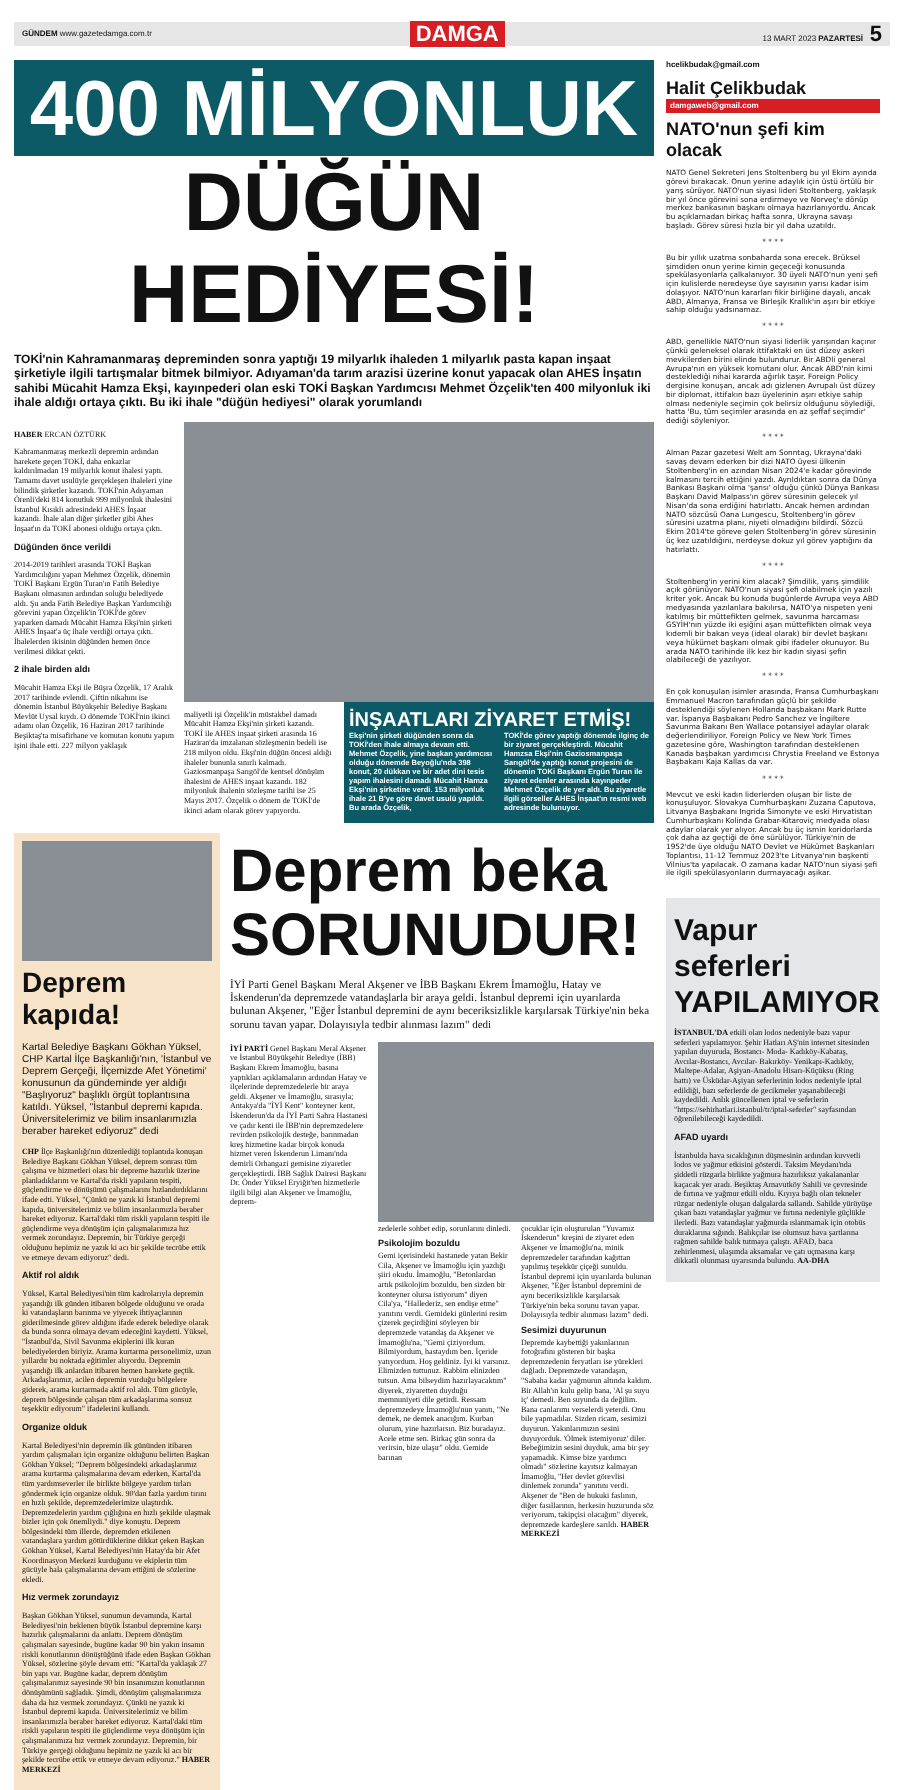GÜNDEM www.gazetedamga.com.tr DAMGA 13 MART 2023 PAZARTESİ 5
400 MİLYONLUK
DÜĞÜN HEDİYESİ!
TOKİ'nin Kahramanmaraş depreminden sonra yaptığı 19 milyarlık ihaleden 1 milyarlık pasta kapan inşaat şirketiyle ilgili tartışmalar bitmek bilmiyor. Adıyaman'da tarım arazisi üzerine konut yapacak olan AHES İnşatın sahibi Mücahit Hamza Ekşi, kayınpederi olan eski TOKİ Başkan Yardımcısı Mehmet Özçelik'ten 400 milyonluk iki ihale aldığı ortaya çıktı. Bu iki ihale "düğün hediyesi" olarak yorumlandı
HABER ERCAN ÖZTÜRK
Kahramanmaraş merkezli depremin ardından harekete geçen TOKİ, daha enkazlar kaldırılmadan 19 milyarlık konut ihalesi yaptı. Tamamı davet usulüyle gerçekleşen ihaleleri yine bilindik şirketler kazandı. TOKİ'nin Adıyaman Örenli'deki 814 konutluk 999 milyonluk ihalesini İstanbul Kısıklı adresindeki AHES İnşaat kazandı. İhale alan diğer şirketler gibi Ahes İnşaat'ın da TOKİ abonesi olduğu ortaya çıktı.
Düğünden önce verildi
2014-2019 tarihleri arasında TOKİ Başkan Yardımcılığını yapan Mehmez Özçelik, dönemin TOKİ Başkanı Ergün Turan'ın Fatih Belediye Başkanı olmasının ardından soluğu belediyede aldı. Şu anda Fatih Belediye Başkan Yardımcılığı görevini yapan Özçelik'in TOKİ'de görev yaparken damadı Mücahit Hamza Ekşi'nin şirketi AHES İnşaat'a üç ihale verdiği ortaya çıktı. İhalelerden ikisinin düğünden hemen önce verilmesi dikkat çekti.
2 ihale birden aldı
Mücahit Hamza Ekşi ile Büşra Özçelik, 17 Aralık 2017 tarihinde evlendi. Çiftin nikahını ise dönemin İstanbul Büyükşehir Belediye Başkanı Mevlüt Uysal kıydı. O dönemde TOKİ'nin ikinci adamı olan Özçelik, 16 Haziran 2017 tarihinde Beşiktaş'ta misafirhane ve komutan konutu yapım işini ihale etti. 227 milyon yaklaşık
maliyetli işi Özçelik'in müstakbel damadı Mücahit Hamza Ekşi'nin şirketi kazandı. TOKİ ile AHES inşaat şirketi arasında 16 Haziran'da imzalanan sözleşmenin bedeli ise 218 milyon oldu. Ekşi'nin düğün öncesi aldığı ihaleler bununla sınırlı kalmadı. Gaziosmanpaşa Sarıgöl'de kentsel dönüşüm ihalesini de AHES inşaat kazandı. 182 milyonluk ihalenin sözleşme tarihi ise 25 Mayıs 2017. Özçelik o dönem de TOKİ'de ikinci adam olarak görev yapıyordu.
İNŞAATLARI ZİYARET ETMİŞ!
Ekşi'nin şirketi düğünden sonra da TOKİ'den ihale almaya devam etti. Mehmet Özçelik, yine başkan yardımcısı olduğu dönemde Beyoğlu'nda 398 konut, 20 dükkan ve bir adet dini tesis yapım ihalesini damadı Mücahit Hamza Ekşi'nin şirketine verdi. 153 milyonluk ihale 21 B'ye göre davet usulü yapıldı. Bu arada Özçelik,
TOKİ'de görev yaptığı dönemde ilginç de bir ziyaret gerçekleştirdi. Mücahit Hamzsa Ekşi'nin Gaziosmanpaşa Sarıgöl'de yaptığı konut projesini de dönemin TOKi Başkanı Ergün Turan ile ziyaret edenler arasında kayınpeder Mehmet Özçelik de yer aldı. Bu ziyaretle ilgili görseller AHES İnşaat'ın resmi web adresinde bulunuyor.
Deprem kapıda!
Kartal Belediye Başkanı Gökhan Yüksel, CHP Kartal İlçe Başkanlığı'nın, 'İstanbul ve Deprem Gerçeği, İlçemizde Afet Yönetimi' konusunun da gündeminde yer aldığı "Başlıyoruz" başlıklı örgüt toplantısına katıldı. Yüksel, "İstanbul depremi kapıda. Üniversitelerimiz ve bilim insanlarımızla beraber hareket ediyoruz" dedi
CHP İlçe Başkanlığı'nın düzenlediği toplantıda konuşan Belediye Başkanı Gökhan Yüksel, deprem sonrası tüm çalışma ve hizmetleri olası bir depreme hazırlık üzerine planladıklarını ve Kartal'da riskli yapıların tespiti, güçlendirme ve dönüşümü çalışmalarını hızlandırdıklarını ifade edti. Yüksel, "Çünkü ne yazık ki İstanbul depremi kapıda, üniversitelerimiz ve bilim insanlarımızla beraber hareket ediyoruz. Kartal'daki tüm riskli yapıların tespiti ile güçlendirme veya dönüşüm için çalışmalarımıza hız vermek zorundayız. Depremin, bir Türkiye gerçeği olduğunu hepimiz ne yazık ki acı bir şekilde tecrübe ettik ve etmeye devam ediyoruz" dedi.
Aktif rol aldık
Yüksel, Kartal Belediyesi'nin tüm kadrolarıyla depremin yaşandığı ilk günden itibaren bölgede olduğunu ve orada ki vatandaşların barınma ve yiyecek ihtiyaçlarının giderilmesinde görev aldığını ifade ederek belediye olarak da bunda sonra olmaya devam edeceğini kaydetti. Yüksel, "İstanbul'da, Sivil Savunma ekiplerini ilk kuran belediyelerden biriyiz. Arama kurtarma personelimiz, uzun yıllardır bu noktada eğitimler alıyordu. Depremin yaşandığı ilk anlardan itibaren hemen harekete geçtik. Arkadaşlarımız, acilen depremin vurduğu bölgelere giderek, arama kurtarmada aktif rol aldı. Tüm gücüyle, deprem bölgesinde çalışan tüm arkadaşlarıma sonsuz teşekkür ediyorum" ifadelerini kullandı.
Organize olduk
Kartal Belediyesi'nin depremin ilk gününden itibaren yardım çalışmaları için organize olduğunu belirten Başkan Gökhan Yüksel; "Deprem bölgesindeki arkadaşlarımız arama kurtarma çalışmalarına devam ederken, Kartal'da tüm yardımseverler ile birlikte bölgeye yardım tırları göndermek için organize olduk. 90'dan fazla yardım tırını en hızlı şekilde, depremzedelerimize ulaştırdık. Depremzedelerin yardım çığlığına en hızlı şekilde ulaşmak bizler için çok önemliydi." diye konuştu. Deprem bölgesindeki tüm illerde, depremden etkilenen vatandaşlara yardım götürdüklerine dikkat çeken Başkan Gökhan Yüksel, Kartal Belediyesi'nin Hatay'da bir Afet Koordinasyon Merkezi kurduğunu ve ekiplerin tüm gücüyle hala çalışmalarına devam ettiğini de sözlerine ekledi.
Hız vermek zorundayız
Başkan Gökhan Yüksel, sunumun devamında, Kartal Belediyesi'nin beklenen büyük İstanbul depremine karşı hazırlık çalışmalarını da anlattı. Deprem dönüşüm çalışmaları sayesinde, bugüne kadar 90 bin yakın insanın riskli konutlarının dönüştüğünü ifade eden Başkan Gökhan Yüksel, sözlerine şöyle devam etti: "Kartal'da yaklaşık 27 bin yapı var. Bugüne kadar, deprem dönüşüm çalışmalarımız sayesinde 90 bin insanımızın konutlarının dönüşümünü sağladık. Şimdi, dönüşüm çalışmalarımıza daha da hız vermek zorundayız. Çünkü ne yazık ki İstanbul depremi kapıda. Üniversitelerimiz ve bilim insanlarımızla beraber hareket ediyoruz. Kartal'daki tüm riskli yapıların tespiti ile güçlendirme veya dönüşüm için çalışmalarımıza hız vermek zorundayız. Depremin, bir Türkiye gerçeği olduğunu hepimiz ne yazık ki acı bir şekilde tecrübe ettik ve etmeye devam ediyoruz." HABER MERKEZİ
Deprem beka SORUNUDUR!
İYİ Parti Genel Başkanı Meral Akşener ve İBB Başkanı Ekrem İmamoğlu, Hatay ve İskenderun'da depremzede vatandaşlarla bir araya geldi. İstanbul depremi için uyarılarda bulunan Akşener, "Eğer İstanbul depremini de aynı beceriksizlikle karşılarsak Türkiye'nin beka sorunu tavan yapar. Dolayısıyla tedbir alınması lazım" dedi
İYİ PARTİ Genel Başkanı Meral Akşener ve İstanbul Büyükşehir Belediye (İBB) Başkanı Ekrem İmamoğlu, basına yaptıkları açıklamaların ardından Hatay ve ilçelerinde depremzedelerle bir araya geldi. Akşener ve İmamoğlu, sırasıyla; Antakya'da "İYİ Kent" konteyner kent, İskenderun'da da İYİ Parti Sahra Hastanesi ve çadır kenti ile İBB'nin depremzedelere revirden psikolojik desteğe, barınmadan kreş hizmetine kadar birçok konuda hizmet veren İskenderun Limanı'nda demirli Orhangazi gemisine ziyaretler gerçekleştirdi. İBB Sağlık Dairesi Başkanı Dr. Önder Yüksel Eryiğit'ten hizmetlerle ilgili bilgi alan Akşener ve İmamoğlu, deprem-
zedelerle sohbet edip, sorunlarını dinledi.
Psikolojim bozuldu
Gemi içerisindeki hastanede yatan Bekir Cila, Akşener ve İmamoğlu için yazdığı şiiri okudu. İmamoğlu, "Betonlardan artık psikolojim bozuldu, ben sizden bir konteyner olursa istiyorum" diyen Cila'ya, "Hallederiz, sen endişe etme" yanıtını verdi. Gemideki günlerini resim çizerek geçirdiğini söyleyen bir depremzede vatandaş da Akşener ve İmamoğlu'na, "Gemi çiziyordum. Bilmiyordum, hastaydım ben. İçeride yatıyordum. Hoş geldiniz. İyi ki varsınız. Elimizden tuttunuz. Rabbim elinizden tutsun. Ama bilseydim hazırlayacaktım" diyerek, ziyaretten duyduğu memnuniyeti dile getirdi. Ressam depremzedeye İmamoğlu'nun yanıtı, "Ne demek, ne demek anacığım. Kurban olurum, yine hazırlarsın. Biz buradayız. Acele etme sen. Birkaç gün sonra da verirsin, bize ulaşır" oldu. Gemide barınan
çocuklar için oluşturulan "Yuvamız İskenderun" kreşini de ziyaret eden Akşener ve İmamoğlu'na, minik depremzedeler tarafından kağıttan yapılmış teşekkür çiçeği sunuldu. İstanbul depremi için uyarılarda bulunan Akşener, "Eğer İstanbul depremini de aynı beceriksizlikle karşılarsak Türkiye'nin beka sorunu tavan yapar. Dolayısıyla tedbir alınması lazım" dedi.
Sesimizi duyurunun
Depremde kaybettiği yakınlarının fotoğrafını gösteren bir başka depremzedenin feryatları ise yürekleri dağladı. Depremzede vatandaşın, "Sabaha kadar yağmurun altında kaldım. Bir Allah'ın kulu gelip bana, 'Al şu suyu iç' demedi. Ben suyunda da değilim. Bana canlarımı verselerdi yeterdi. Onu bile yapmadılar. Sizden ricam, sesimizi duyurun. Yakınlarımızın sesini duyuyorduk. 'Ölmek istemiyoruz' diler. Bebeğimizin sesini duyduk, ama bir şey yapamadık. Kimse bize yardımcı olmadı" sözlerine kayıtsız kalmayan İmamoğlu, "Her devlet görevlisi dinlemek zorunda" yanıtını verdi. Akşener de "Ben de hukuki faslının, diğer fasıllarının, herkesin huzurunda söz veriyorum, takipçisi olacağım" diyerek, depremzede kardeşlere sarıldı. HABER MERKEZİ
hcelikbudak@gmail.com
Halit Çelikbudak
damgaweb@gmail.com
NATO'nun şefi kim olacak
NATO Genel Sekreteri Jens Stoltenberg bu yıl Ekim ayında görevi bırakacak. Onun yerine adaylık için üstü örtülü bir yarış sürüyor. NATO'nun siyasi lideri Stoltenberg, yaklaşık bir yıl önce görevini sona erdirmeye ve Norveç'e dönüp merkez bankasının başkanı olmaya hazırlanıyordu. Ancak bu açıklamadan birkaç hafta sonra, Ukrayna savaşı başladı. Görev süresi hızla bir yıl daha uzatıldı.
* * * *
Bu bir yıllık uzatma sonbaharda sona erecek. Brüksel şimdiden onun yerine kimin geçeceği konusunda spekülasyonlarla çalkalanıyor. 30 üyeli NATO'nun yeni şefi için kulislerde neredeyse üye sayısının yarısı kadar isim dolaşıyor. NATO'nun kararları fikir birliğine dayalı, ancak ABD, Almanya, Fransa ve Birleşik Krallık'ın aşırı bir etkiye sahip olduğu yadsınamaz.
* * * *
ABD, genellikle NATO'nun siyasi liderlik yarışından kaçınır çünkü geleneksel olarak ittifaktaki en üst düzey askeri mevkilerden birini elinde bulundurur. Bir ABDli general Avrupa'nın en yüksek komutanı olur. Ancak ABD'nin kimi desteklediği nihai kararda ağırlık taşır. Foreign Policy dergisine konuşan, ancak adı gizlenen Avrupalı üst düzey bir diplomat, ittifakın bazı üyelerinin aşırı etkiye sahip olması nedeniyle seçimin çok belirsiz olduğunu söylediği, hatta 'Bu, tüm seçimler arasında en az şeffaf seçimdir' dediği söyleniyor.
* * * *
Alman Pazar gazetesi Welt am Sonntag, Ukrayna'daki savaş devam ederken bir dizi NATO üyesi ülkenin Stoltenberg'in en azından Nisan 2024'e kadar görevinde kalmasını tercih ettiğini yazdı. Ayrıldıktan sonra da Dünya Bankası Başkanı olma 'şansı' olduğu çünkü Dünya Bankası Başkanı David Malpass'ın görev süresinin gelecek yıl Nisan'da sona erdiğini hatırlattı. Ancak hemen ardından NATO sözcüsü Oana Lungescu, Stoltenberg'in görev süresini uzatma planı, niyeti olmadığını bildirdi. Sözcü Ekim 2014'te göreve gelen Stoltenberg'in görev süresinin üç kez uzatıldığını, nerdeyse dokuz yıl görev yaptığını da hatırlattı.
* * * *
Stoltenberg'in yerini kim alacak? Şimdilik, yarış şimdilik açık görünüyor. NATO'nun siyasi şefi olabilmek için yazılı kriter yok. Ancak bu konuda bugünlerde Avrupa veya ABD medyasında yazılanlara bakılırsa, NATO'ya nispeten yeni katılmış bir müttefikten gelmek, savunma harcaması GSYİH'nın yüzde iki eşiğini aşan müttefikten olmak veya kıdemli bir bakan veya (ideal olarak) bir devlet başkanı veya hükümet başkanı olmak gibi ifadeler okunuyor. Bu arada NATO tarihinde ilk kez bir kadın siyasi şefin olabileceği de yazılıyor.
* * * *
En çok konuşulan isimler arasında, Fransa Cumhurbaşkanı Emmanuel Macron tarafından güçlü bir şekilde desteklendiği söylenen Hollanda başbakanı Mark Rutte var. İspanya Başbakanı Pedro Sanchez ve İngiltere Savunma Bakanı Ben Wallace potansiyel adaylar olarak değerlendiriliyor. Foreign Policy ve New York Times gazetesine göre, Washington tarafından desteklenen Kanada başbakan yardımcısı Chrystia Freeland ve Estonya Başbakanı Kaja Kallas da var.
* * * *
Mevcut ve eski kadın liderlerden oluşan bir liste de konuşuluyor. Slovakya Cumhurbaşkanı Zuzana Caputova, Litvanya Başbakanı Ingrida Simonyte ve eski Hırvatistan Cumhurbaşkanı Kolinda Grabar-Kitaroviç medyada olası adaylar olarak yer alıyor. Ancak bu üç ismin koridorlarda çok daha az geçtiği de öne sürülüyor. Türkiye'nin de 1952'de üye olduğu NATO Devlet ve Hükümet Başkanları Toplantısı, 11-12 Temmuz 2023'te Litvanya'nın başkenti Vilnius'ta yapılacak. O zamana kadar NATO'nun siyasi şefi ile ilgili spekülasyonların durmayacağı aşikar.
Vapur seferleri YAPILAMIYOR
İSTANBUL'DA etkili olan lodos nedeniyle bazı vapur seferleri yapılamıyor. Şehir Hatları AŞ'nin internet sitesinden yapılan duyuruda, Bostancı- Moda- Kadıköy-Kabataş, Avcılar-Bostancı, Avcılar- Bakırköy- Yenikapı-Kadıköy, Maltepe-Adalar, Aşiyan-Anadolu Hisarı-Küçüksu (Ring hattı) ve Üsküdar-Aşiyan seferlerinin lodos nedeniyle iptal edildiği, bazı seferlerde de gecikmeler yaşanabileceği kaydedildi. Anlık güncellenen iptal ve seferlerin "https://sehirhatlari.istanbul/tr/iptal-seferler" sayfasından öğrenilebileceği kaydedildi.
AFAD uyardı
İstanbulda hava sıcaklığının düşmesinin ardından kuvvetli lodos ve yağmur etkisini gösterdi. Taksim Meydanı'nda şiddetli rüzgarla birlikte yağmura hazırlıksız yakalananlar kaçacak yer aradı. Beşiktaş Arnavutköy Sahili ve çevresinde de fırtına ve yağmur etkili oldu. Kıyıya bağlı olan tekneler rüzgar nedeniyle oluşan dalgalarda sallandı. Sahilde yürüyüşe çıkan bazı vatandaşlar yağmur ve fırtına nedeniyle güçlükle ilerledi. Bazı vatandaşlar yağmurda ıslanmamak için otobüs duraklarına sığındı. Balıkçılar ise olumsuz hava şartlarına rağmen sahilde balık tutmaya çalıştı. AFAD, baca zehirlenmesi, ulaşımda aksamalar ve çatı uçmasına karşı dikkatli olunması uyarısında bulundu. AA-DHA